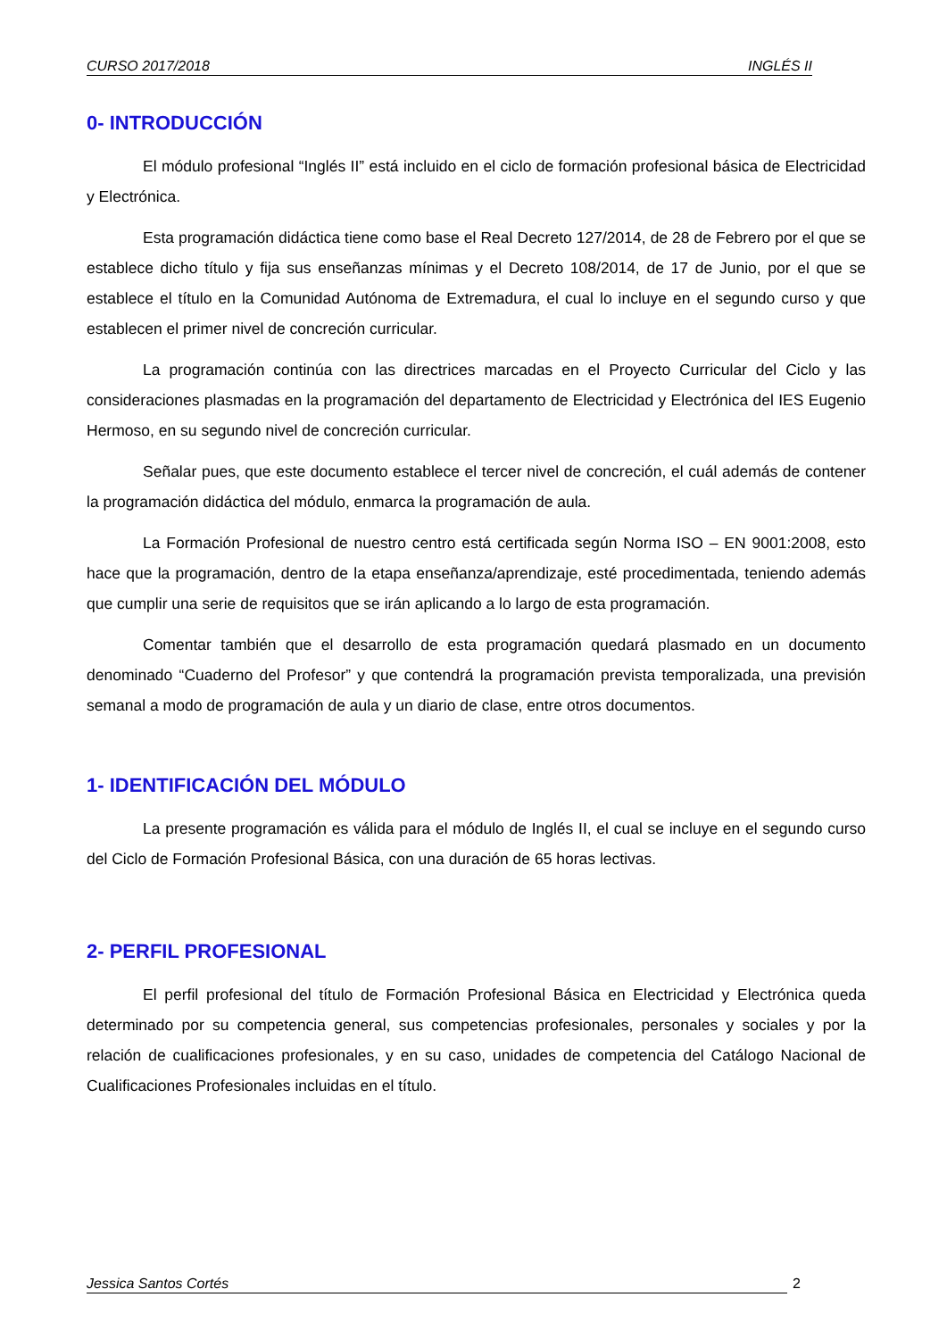CURSO 2017/2018 INGLÉS II
0- INTRODUCCIÓN
El módulo profesional “Inglés II” está incluido en el ciclo de formación profesional básica de Electricidad y Electrónica.
Esta programación didáctica tiene como base el Real Decreto 127/2014, de 28 de Febrero por el que se establece dicho título y fija sus enseñanzas mínimas y el Decreto 108/2014, de 17 de Junio, por el que se establece el título en la Comunidad Autónoma de Extremadura, el cual lo incluye en el segundo curso y que establecen el primer nivel de concreción curricular.
La programación continúa con las directrices marcadas en el Proyecto Curricular del Ciclo y las consideraciones plasmadas en la programación del departamento de Electricidad y Electrónica del IES Eugenio Hermoso, en su segundo nivel de concreción curricular.
Señalar pues, que este documento establece el tercer nivel de concreción, el cuál además de contener la programación didáctica del módulo, enmarca la programación de aula.
La Formación Profesional de nuestro centro está certificada según Norma ISO – EN 9001:2008, esto hace que la programación, dentro de la etapa enseñanza/aprendizaje, esté procedimentada, teniendo además que cumplir una serie de requisitos que se irán aplicando a lo largo de esta programación.
Comentar también que el desarrollo de esta programación quedará plasmado en un documento denominado “Cuaderno del Profesor” y que contendrá la programación prevista temporalizada, una previsión semanal a modo de programación de aula y un diario de clase, entre otros documentos.
1- IDENTIFICACIÓN DEL MÓDULO
La presente programación es válida para el módulo de Inglés II, el cual se incluye en el segundo curso del Ciclo de Formación Profesional Básica, con una duración de 65 horas lectivas.
2- PERFIL PROFESIONAL
El perfil profesional del título de Formación Profesional Básica en Electricidad y Electrónica queda determinado por su competencia general, sus competencias profesionales, personales y sociales y por la relación de cualificaciones profesionales, y en su caso, unidades de competencia del Catálogo Nacional de Cualificaciones Profesionales incluidas en el título.
Jessica Santos Cortés 2